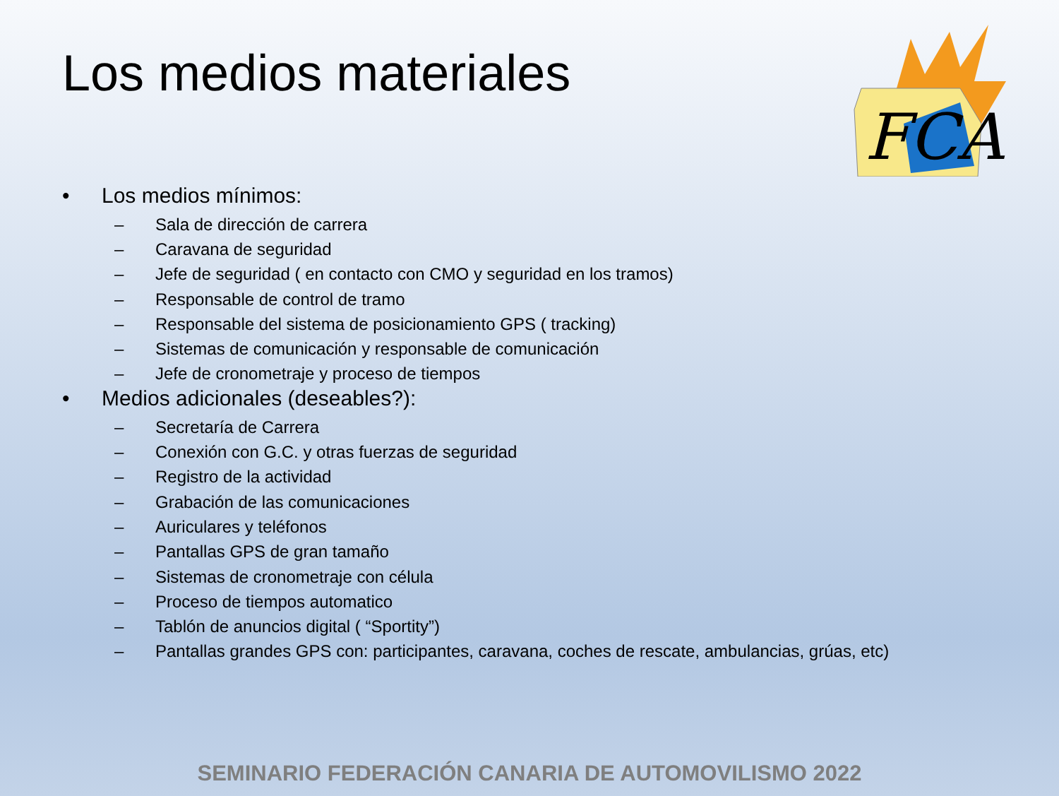Los medios materiales
FCA
• Los medios mínimos:
– Sala de dirección de carrera
– Caravana de seguridad
– Jefe de seguridad ( en contacto con CMO y seguridad en los tramos)
– Responsable de control de tramo
– Responsable del sistema de posicionamiento GPS ( tracking)
– Sistemas de comunicación y responsable de comunicación
– Jefe de cronometraje y proceso de tiempos
• Medios adicionales (deseables?):
– Secretaría de Carrera
– Conexión con G.C. y otras fuerzas de seguridad
– Registro de la actividad
– Grabación de las comunicaciones
– Auriculares y teléfonos
– Pantallas GPS de gran tamaño
– Sistemas de cronometraje con célula
– Proceso de tiempos automatico
– Tablón de anuncios digital ( “Sportity”)
– Pantallas grandes GPS con: participantes, caravana, coches de rescate, ambulancias, grúas, etc)
SEMINARIO FEDERACIÓN CANARIA DE AUTOMOVILISMO 2022